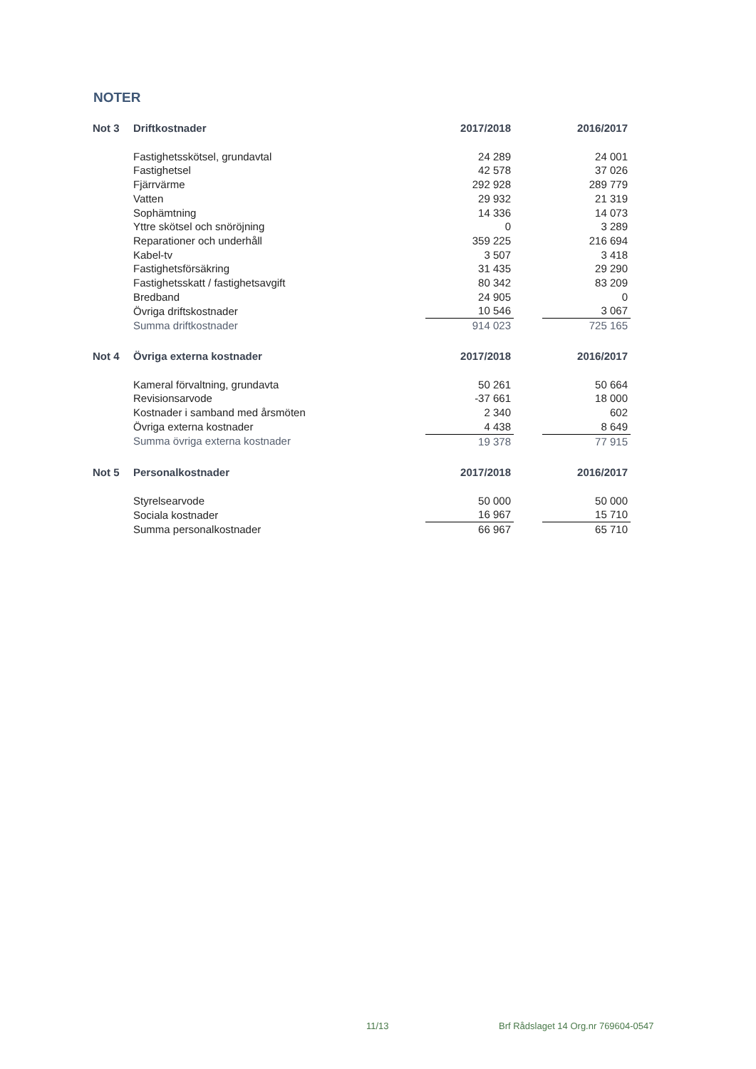NOTER
| Not 3 | Driftkostnader | 2017/2018 | | 2016/2017 |
| --- | --- | --- | --- | --- |
| | Fastighetsskötsel, grundavtal | 24 289 | | 24 001 |
| | Fastighetsel | 42 578 | | 37 026 |
| | Fjärrvärme | 292 928 | | 289 779 |
| | Vatten | 29 932 | | 21 319 |
| | Sophämtning | 14 336 | | 14 073 |
| | Yttre skötsel och snöröjning | 0 | | 3 289 |
| | Reparationer och underhåll | 359 225 | | 216 694 |
| | Kabel-tv | 3 507 | | 3 418 |
| | Fastighetsförsäkring | 31 435 | | 29 290 |
| | Fastighetsskatt / fastighetsavgift | 80 342 | | 83 209 |
| | Bredband | 24 905 | | 0 |
| | Övriga driftskostnader | 10 546 | | 3 067 |
| | Summa driftkostnader | 914 023 | | 725 165 |
| Not 4 | Övriga externa kostnader | 2017/2018 | | 2016/2017 |
| --- | --- | --- | --- | --- |
| | Kameral förvaltning, grundavta | 50 261 | | 50 664 |
| | Revisionsarvode | -37 661 | | 18 000 |
| | Kostnader i samband med årsmöten | 2 340 | | 602 |
| | Övriga externa kostnader | 4 438 | | 8 649 |
| | Summa övriga externa kostnader | 19 378 | | 77 915 |
| Not 5 | Personalkostnader | 2017/2018 | | 2016/2017 |
| --- | --- | --- | --- | --- |
| | Styrelsearvode | 50 000 | | 50 000 |
| | Sociala kostnader | 16 967 | | 15 710 |
| | Summa personalkostnader | 66 967 | | 65 710 |
11/13
Brf Rådslaget 14 Org.nr 769604-0547